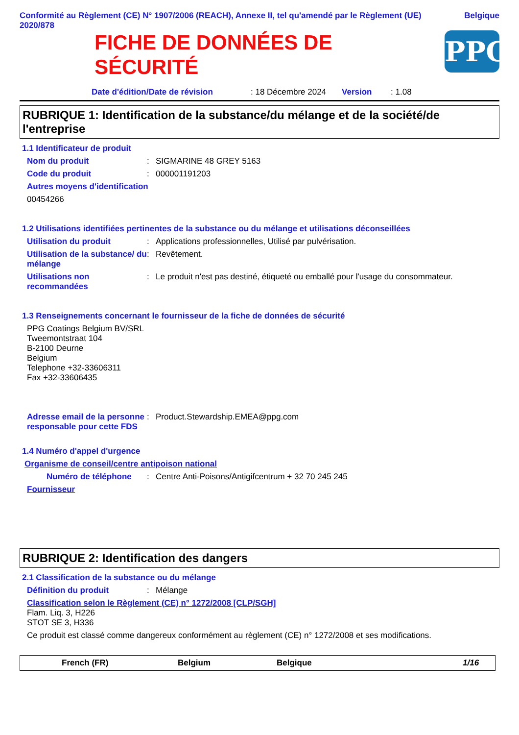Conformité au Règlement (CE) N° 1907/2006 (REACH), Annexe II, tel qu'amendé par le Règlement (UE) 2020/878
Belgique
FICHE DE DONNÉES DE
SÉCURITÉ
PPG
Date d'édition/Date de révision: 18 Décembre 2024 Version: 1.08
RUBRIQUE 1: Identification de la substance/du mélange et de la société/de l'entreprise
1.1 Identificateur de produit
Nom du produit : SIGMARINE 48 GREY 5163
Code du produit : 000001191203
Autres moyens d'identification
00454266
1.2 Utilisations identifiées pertinentes de la substance ou du mélange et utilisations déconseillées
Utilisation du produit : Applications professionnelles, Utilisé par pulvérisation.
Utilisation de la substance/ du mélange
: Revêtement.
Utilisations non recommandées
: Le produit n'est pas destiné, étiqueté ou emballé pour l'usage du consommateur.
1.3 Renseignements concernant le fournisseur de la fiche de données de sécurité
PPG Coatings Belgium BV/SRL
Tweemontstraat 104
B-2100 Deurne
Belgium
Telephone +32-33606311
Fax +32-33606435
Adresse email de la personne responsable pour cette FDS
: Product.Stewardship.EMEA@ppg.com
1.4 Numéro d'appel d'urgence
Organisme de conseil/centre antipoison national
Numéro de téléphone : Centre Anti-Poisons/Antigifcentrum + 32 70 245 245
Fournisseur
RUBRIQUE 2: Identification des dangers
2.1 Classification de la substance ou du mélange
Définition du produit : Mélange
Classification selon le Règlement (CE) n° 1272/2008 [CLP/SGH]
Flam. Liq. 3, H226
STOT SE 3, H336
Ce produit est classé comme dangereux conformément au règlement (CE) n° 1272/2008 et ses modifications.
French (FR) Belgium Belgique 1/16